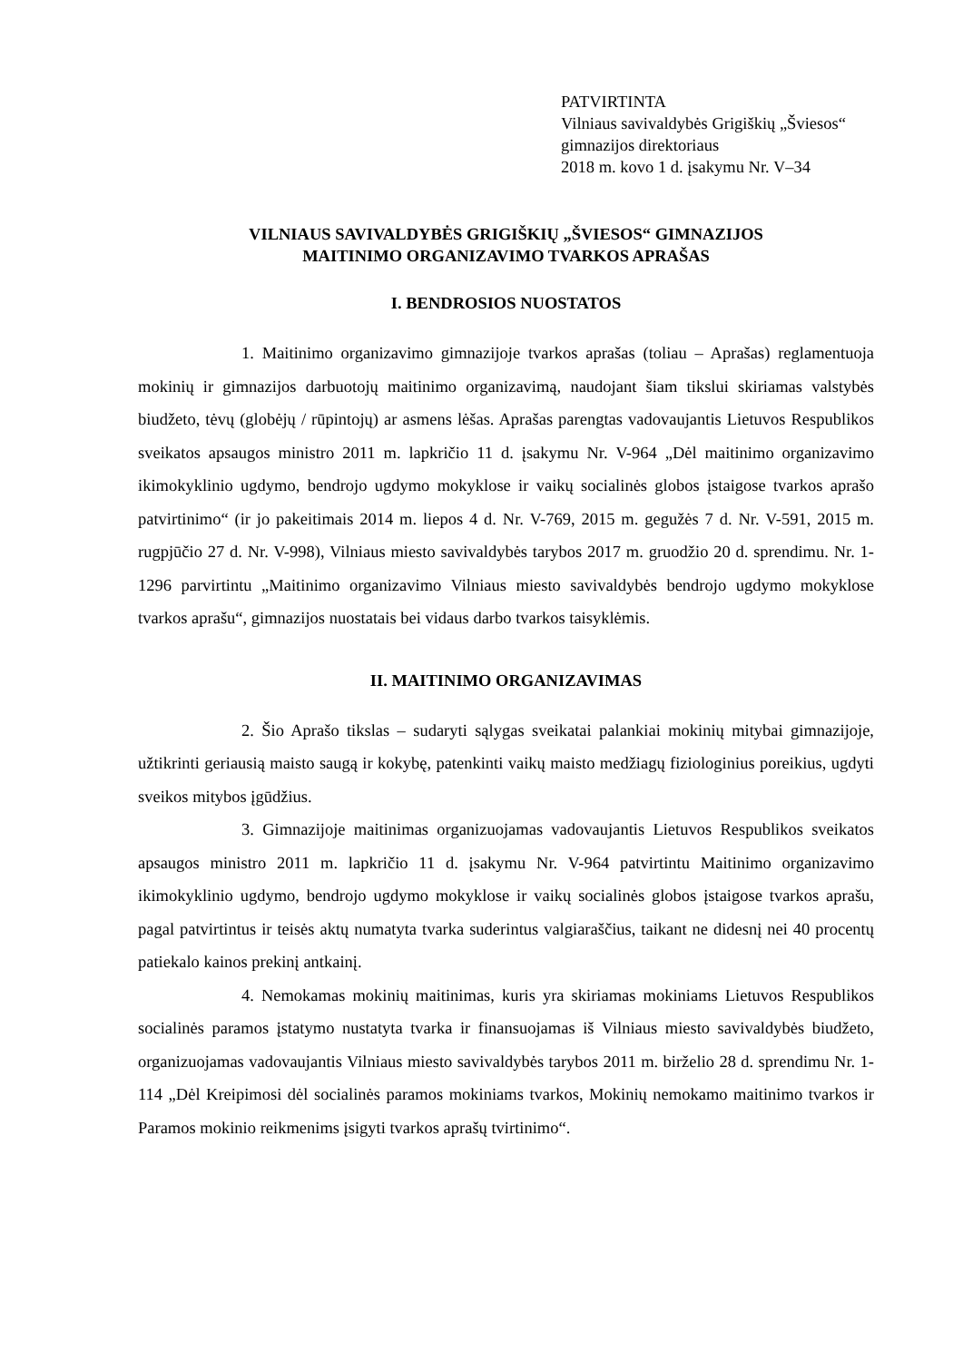PATVIRTINTA
Vilniaus savivaldybės Grigiškių „Šviesos“
gimnazijos direktoriaus
2018 m. kovo 1 d. įsakymu Nr. V–34
VILNIAUS SAVIVALDYBĖS GRIGIŠKIŲ „ŠVIESOS“ GIMNAZIJOS
MAITINIMO ORGANIZAVIMO TVARKOS APRAŠAS
I. BENDROSIOS NUOSTATOS
1. Maitinimo organizavimo gimnazijoje tvarkos aprašas (toliau – Aprašas) reglamentuoja mokinių ir gimnazijos darbuotojų maitinimo organizavimą, naudojant šiam tikslui skiriamas valstybės biudžeto, tėvų (globėjų / rūpintojų) ar asmens lėšas. Aprašas parengtas vadovaujantis Lietuvos Respublikos sveikatos apsaugos ministro 2011 m. lapkričio 11 d. įsakymu Nr. V-964 „Dėl maitinimo organizavimo ikimokyklinio ugdymo, bendrojo ugdymo mokyklose ir vaikų socialinės globos įstaigose tvarkos aprašo patvirtinimo“ (ir jo pakeitimais 2014 m. liepos 4 d. Nr. V-769, 2015 m. gegužės 7 d. Nr. V-591, 2015 m. rugpjūčio 27 d. Nr. V-998), Vilniaus miesto savivaldybės tarybos 2017 m. gruodžio 20 d. sprendimu. Nr. 1-1296 parvirtintu „Maitinimo organizavimo Vilniaus miesto savivaldybės bendrojo ugdymo mokyklose tvarkos aprašu“, gimnazijos nuostatais bei vidaus darbo tvarkos taisyklėmis.
II. MAITINIMO ORGANIZAVIMAS
2. Šio Aprašo tikslas – sudaryti sąlygas sveikatai palankiai mokinių mitybai gimnazijoje, užtikrinti geriausią maisto saugą ir kokybę, patenkinti vaikų maisto medžiagų fiziologinius poreikius, ugdyti sveikos mitybos įgūdžius.
3. Gimnazijoje maitinimas organizuojamas vadovaujantis Lietuvos Respublikos sveikatos apsaugos ministro 2011 m. lapkričio 11 d. įsakymu Nr. V-964 patvirtintu Maitinimo organizavimo ikimokyklinio ugdymo, bendrojo ugdymo mokyklose ir vaikų socialinės globos įstaigose tvarkos aprašu, pagal patvirtintus ir teisės aktų numatyta tvarka suderintus valgiaraščius, taikant ne didesnį nei 40 procentų patiekalo kainos prekinį antkainį.
4. Nemokamas mokinių maitinimas, kuris yra skiriamas mokiniams Lietuvos Respublikos socialinės paramos įstatymo nustatyta tvarka ir finansuojamas iš Vilniaus miesto savivaldybės biudžeto, organizuojamas vadovaujantis Vilniaus miesto savivaldybės tarybos 2011 m. birželio 28 d. sprendimu Nr. 1-114 „Dėl Kreipimosi dėl socialinės paramos mokiniams tvarkos, Mokinių nemokamo maitinimo tvarkos ir Paramos mokinio reikmenims įsigyti tvarkos aprašų tvirtinimo“.